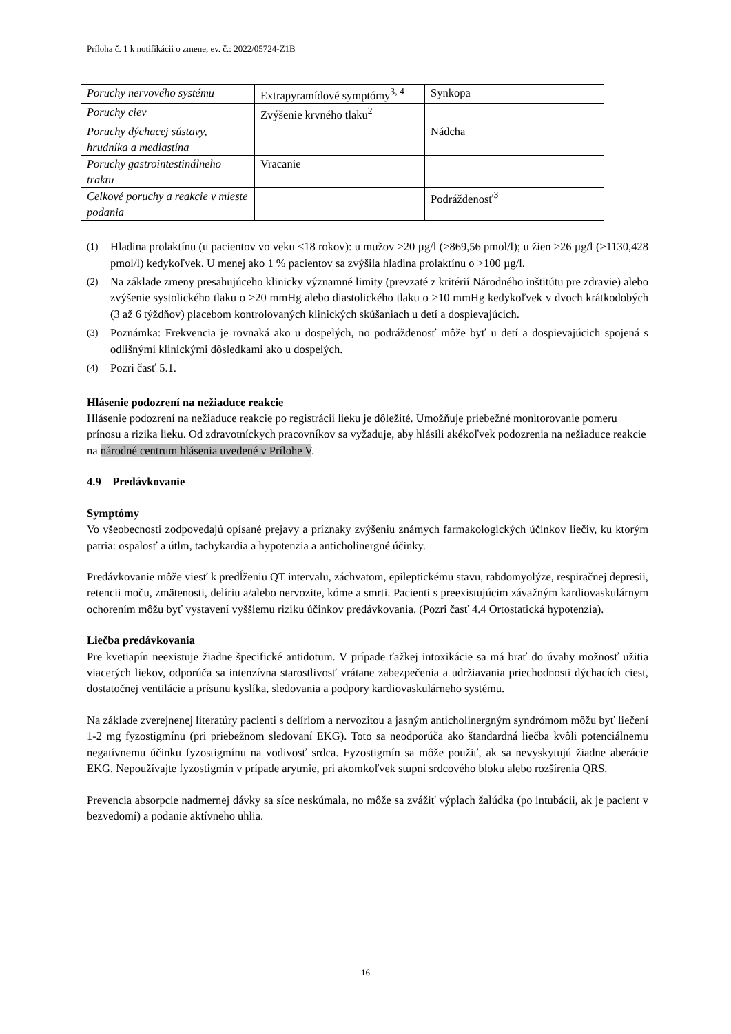Príloha č. 1 k notifikácii o zmene, ev. č.: 2022/05724-Z1B
| Poruchy nervového systému | Extrapyramídové symptómy<sup>3, 4</sup> | Synkopa |
| Poruchy ciev | Zvýšenie krvného tlaku<sup>2</sup> | |
| Poruchy dýchacej sústavy, hrudníka a mediastína | | Nádcha |
| Poruchy gastrointestinálneho traktu | Vracanie | |
| Celkové poruchy a reakcie v mieste podania | | Podráždenosť<sup>3</sup> |
(1) Hladina prolaktínu (u pacientov vo veku <18 rokov): u mužov >20 µg/l (>869,56 pmol/l); u žien >26 µg/l (>1130,428 pmol/l) kedykoľvek. U menej ako 1 % pacientov sa zvýšila hladina prolaktínu o >100 µg/l.
(2) Na základe zmeny presahujúceho klinicky významné limity (prevzaté z kritérií Národného inštitútu pre zdravie) alebo zvýšenie systolického tlaku o >20 mmHg alebo diastolického tlaku o >10 mmHg kedykoľvek v dvoch krátkodobých (3 až 6 týždňov) placebom kontrolovaných klinických skúšaniach u detí a dospievajúcich.
(3) Poznámka: Frekvencia je rovnaká ako u dospelých, no podráždenosť môže byť u detí a dospievajúcich spojená s odlišnými klinickými dôsledkami ako u dospelých.
(4) Pozri časť 5.1.
Hlásenie podozrení na nežiaduce reakcie
Hlásenie podozrení na nežiaduce reakcie po registrácii lieku je dôležité. Umožňuje priebežné monitorovanie pomeru prínosu a rizika lieku. Od zdravotníckych pracovníkov sa vyžaduje, aby hlásili akékoľvek podozrenia na nežiaduce reakcie na národné centrum hlásenia uvedené v Prílohe V.
4.9 Predávkovanie
Symptómy
Vo všeobecnosti zodpovedajú opísané prejavy a príznaky zvýšeniu známych farmakologických účinkov liečiv, ku ktorým patria: ospalosť a útlm, tachykardia a hypotenzia a anticholinergné účinky.
Predávkovanie môže viesť k predĺženiu QT intervalu, záchvatom, epileptickému stavu, rabdomyolýze, respiračnej depresii, retencii moču, zmätenosti, delíriu a/alebo nervozite, kóme a smrti. Pacienti s preexistujúcim závažným kardiovaskulárnym ochorením môžu byť vystavení vyššiemu riziku účinkov predávkovania. (Pozri časť 4.4 Ortostatická hypotenzia).
Liečba predávkovania
Pre kvetiapín neexistuje žiadne špecifické antidotum. V prípade ťažkej intoxikácie sa má brať do úvahy možnosť užitia viacerých liekov, odporúča sa intenzívna starostlivosť vrátane zabezpečenia a udržiavania priechodnosti dýchacích ciest, dostatočnej ventilácie a prísunu kyslíka, sledovania a podpory kardiovaskulárneho systému.
Na základe zverejnenej literatúry pacienti s delíriom a nervozitou a jasným anticholinergným syndrómom môžu byť liečení 1-2 mg fyzostigmínu (pri priebežnom sledovaní EKG). Toto sa neodporúča ako štandardná liečba kvôli potenciálnemu negatívnemu účinku fyzostigmínu na vodivosť srdca. Fyzostigmín sa môže použiť, ak sa nevyskytujú žiadne aberácie EKG. Nepoužívajte fyzostigmín v prípade arytmie, pri akomkoľvek stupni srdcového bloku alebo rozšírenia QRS.
Prevencia absorpcie nadmernej dávky sa síce neskúmala, no môže sa zvážiť výplach žalúdka (po intubácii, ak je pacient v bezvedomí) a podanie aktívneho uhlia.
16